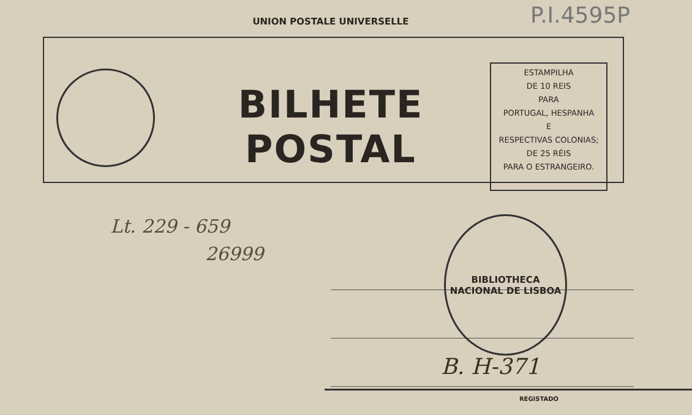P.I.4595P
UNION POSTALE UNIVERSELLE
BILHETE POSTAL
ESTAMPILHA
DE 10 REIS
PARA
PORTUGAL, HESPANHA
E
RESPECTIVAS COLONIAS;
DE 25 RÉIS
PARA O ESTRANGEIRO.
Lt. 229 - 659
26999
BIBLIOTHECA NACIONAL DE LISBOA
B. H-371
REGISTADO